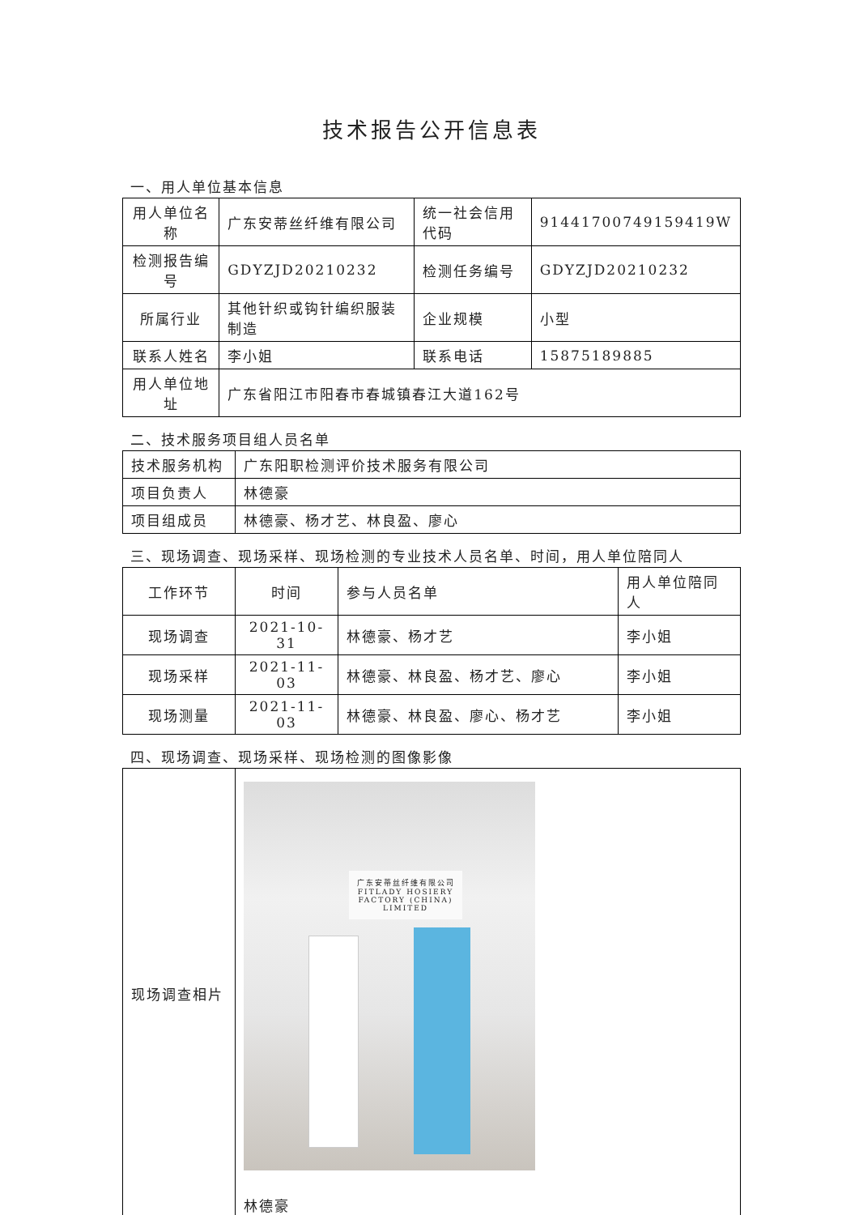技术报告公开信息表
一、用人单位基本信息
| 用人单位名称 | 广东安蒂丝纤维有限公司 | 统一社会信用代码 | 91441700749159419W |
| 检测报告编号 | GDYZJD20210232 | 检测任务编号 | GDYZJD20210232 |
| 所属行业 | 其他针织或钩针编织服装制造 | 企业规模 | 小型 |
| 联系人姓名 | 李小姐 | 联系电话 | 15875189885 |
| 用人单位地址 | 广东省阳江市阳春市春城镇春江大道162号 | | |
二、技术服务项目组人员名单
| 技术服务机构 | 广东阳职检测评价技术服务有限公司 |
| 项目负责人 | 林德豪 |
| 项目组成员 | 林德豪、杨才艺、林良盈、廖心 |
三、现场调查、现场采样、现场检测的专业技术人员名单、时间，用人单位陪同人
| 工作环节 | 时间 | 参与人员名单 | 用人单位陪同人 |
| --- | --- | --- | --- |
| 现场调查 | 2021-10-31 | 林德豪、杨才艺 | 李小姐 |
| 现场采样 | 2021-11-03 | 林德豪、林良盈、杨才艺、廖心 | 李小姐 |
| 现场测量 | 2021-11-03 | 林德豪、林良盈、廖心、杨才艺 | 李小姐 |
四、现场调查、现场采样、现场检测的图像影像
| 现场调查相片 | 广东安蒂丝纤维有限公司 FITLADY HOSIERY FACTORY (CHINA) LIMITED 林德豪 |